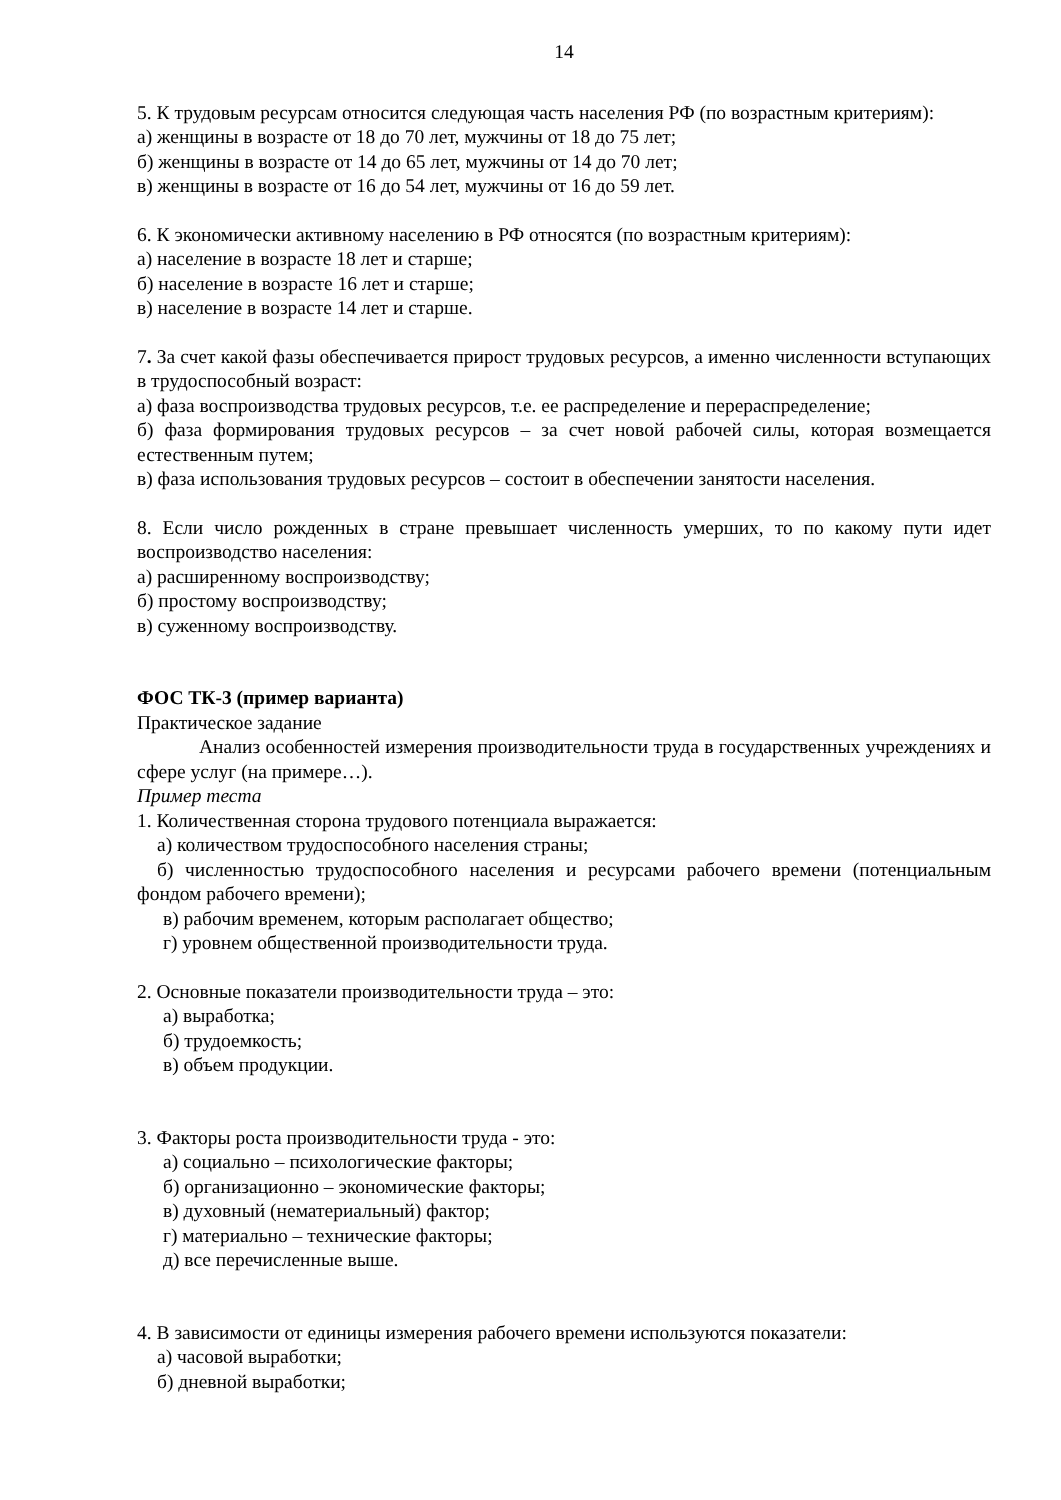14
5. К трудовым ресурсам относится следующая часть населения РФ (по возрастным критериям):
а) женщины в возрасте от 18 до 70 лет, мужчины от 18 до 75 лет;
б) женщины в возрасте от 14 до 65 лет, мужчины от 14 до 70 лет;
в) женщины в возрасте от 16 до 54 лет, мужчины от 16 до 59 лет.
6. К экономически активному населению в РФ относятся (по возрастным критериям):
а) население в возрасте 18 лет и старше;
б) население в возрасте 16 лет и старше;
в) население в возрасте 14 лет и старше.
7. За счет какой фазы обеспечивается прирост трудовых ресурсов, а именно численности вступающих в трудоспособный возраст:
а) фаза воспроизводства трудовых ресурсов, т.е. ее распределение и перераспределение;
б) фаза формирования трудовых ресурсов – за счет новой рабочей силы, которая возмещается естественным путем;
в) фаза использования трудовых ресурсов – состоит в обеспечении занятости населения.
8. Если число рожденных в стране превышает численность умерших, то по какому пути идет воспроизводство населения:
а) расширенному воспроизводству;
б) простому воспроизводству;
в) суженному воспроизводству.
ФОС ТК-3 (пример варианта)
Практическое задание
Анализ особенностей измерения производительности труда в государственных учреждениях и сфере услуг (на примере…).
Пример теста
1. Количественная сторона трудового потенциала выражается:
а) количеством трудоспособного населения страны;
б) численностью трудоспособного населения и ресурсами рабочего времени (потенциальным фондом рабочего времени);
в) рабочим временем, которым располагает общество;
г) уровнем общественной производительности труда.
2. Основные показатели производительности труда – это:
а) выработка;
б) трудоемкость;
в) объем продукции.
3. Факторы роста производительности труда - это:
а) социально – психологические факторы;
б) организационно – экономические факторы;
в) духовный (нематериальный) фактор;
г) материально – технические факторы;
д) все перечисленные выше.
4. В зависимости от единицы измерения рабочего времени используются показатели:
а) часовой выработки;
б) дневной выработки;